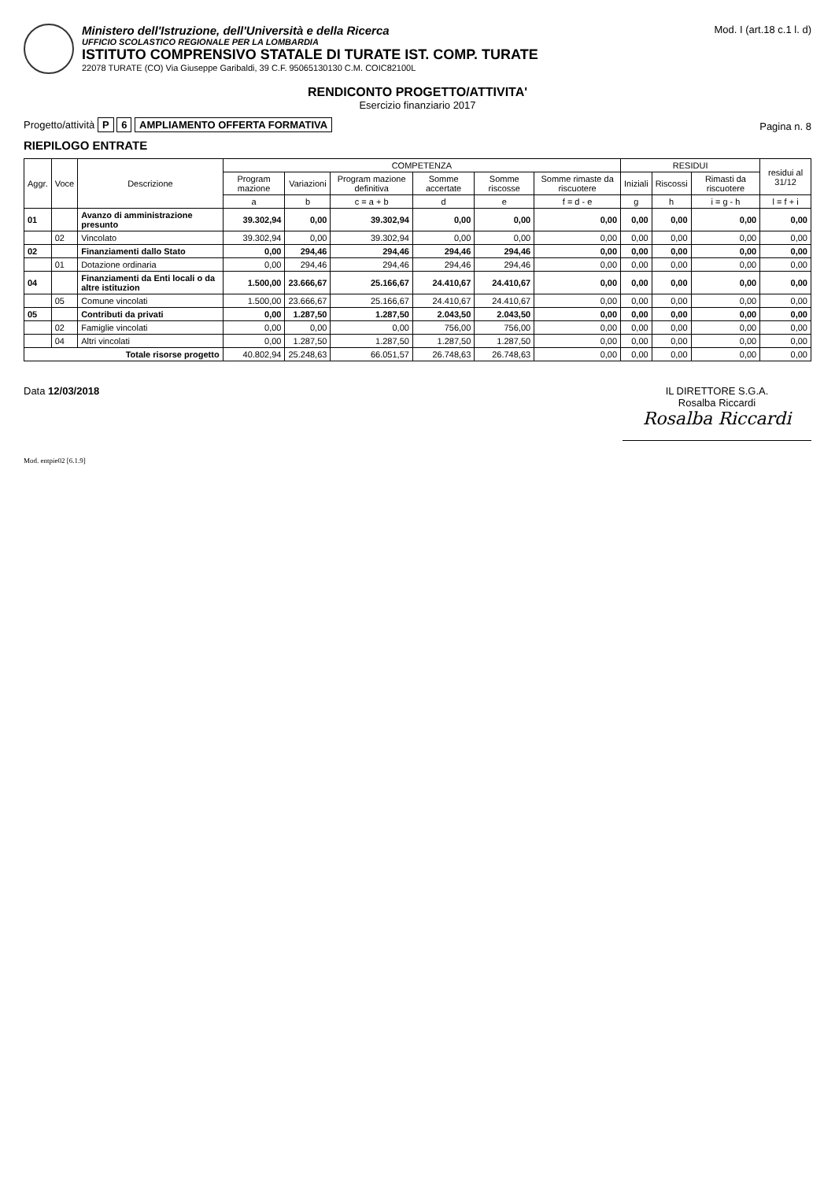Ministero dell'Istruzione, dell'Università e della Ricerca
UFFICIO SCOLASTICO REGIONALE PER LA LOMBARDIA
ISTITUTO COMPRENSIVO STATALE DI TURATE IST. COMP. TURATE
22078 TURATE (CO) Via Giuseppe Garibaldi, 39 C.F. 95065130130 C.M. COIC82100L
Mod. I (art.18 c.1 l. d)
RENDICONTO PROGETTO/ATTIVITA'
Esercizio finanziario 2017
Progetto/attività P 6 AMPLIAMENTO OFFERTA FORMATIVA
Pagina n. 8
RIEPILOGO ENTRATE
| Aggr. | Voce | Descrizione | COMPETENZA | | | | | | RESIDUI | | | residui al 31/12 |
| --- | --- | --- | --- | --- | --- | --- | --- | --- | --- | --- | --- | --- |
| | | | Program mazione | Variazioni | Program mazione definitiva | Somme accertate | Somme riscosse | Somme rimaste da riscuotere | Iniziali | Riscossi | Rimasti da riscuotere | |
| | | | a | b | c = a + b | d | e | f = d - e | g | h | i = g - h | l = f + i |
| 01 | | Avanzo di amministrazione presunto | 39.302,94 | 0,00 | 39.302,94 | 0,00 | 0,00 | 0,00 | 0,00 | 0,00 | 0,00 | 0,00 |
| | 02 | Vincolato | 39.302,94 | 0,00 | 39.302,94 | 0,00 | 0,00 | 0,00 | 0,00 | 0,00 | 0,00 | 0,00 |
| 02 | | Finanziamenti dallo Stato | 0,00 | 294,46 | 294,46 | 294,46 | 294,46 | 0,00 | 0,00 | 0,00 | 0,00 | 0,00 |
| | 01 | Dotazione ordinaria | 0,00 | 294,46 | 294,46 | 294,46 | 294,46 | 0,00 | 0,00 | 0,00 | 0,00 | 0,00 |
| 04 | | Finanziamenti da Enti locali o da altre istituzion | 1.500,00 | 23.666,67 | 25.166,67 | 24.410,67 | 24.410,67 | 0,00 | 0,00 | 0,00 | 0,00 | 0,00 |
| | 05 | Comune vincolati | 1.500,00 | 23.666,67 | 25.166,67 | 24.410,67 | 24.410,67 | 0,00 | 0,00 | 0,00 | 0,00 | 0,00 |
| 05 | | Contributi da privati | 0,00 | 1.287,50 | 1.287,50 | 2.043,50 | 2.043,50 | 0,00 | 0,00 | 0,00 | 0,00 | 0,00 |
| | 02 | Famiglie vincolati | 0,00 | 0,00 | 0,00 | 756,00 | 756,00 | 0,00 | 0,00 | 0,00 | 0,00 | 0,00 |
| | 04 | Altri vincolati | 0,00 | 1.287,50 | 1.287,50 | 1.287,50 | 1.287,50 | 0,00 | 0,00 | 0,00 | 0,00 | 0,00 |
| Totale risorse progetto | | | 40.802,94 | 25.248,63 | 66.051,57 | 26.748,63 | 26.748,63 | 0,00 | 0,00 | 0,00 | 0,00 | 0,00 |
Data 12/03/2018 IL DIRETTORE S.G.A.
Rosalba Riccardi
Rosalba Riccardi
Mod. entpie02 [6.1.9]